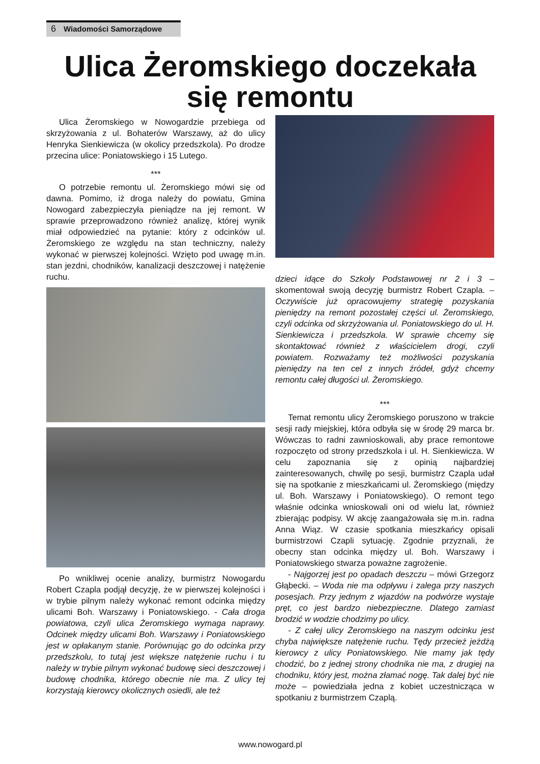6 Wiadomości Samorządowe
Ulica Żeromskiego doczekała się remontu
Ulica Żeromskiego w Nowogardzie przebiega od skrzyżowania z ul. Bohaterów Warszawy, aż do ulicy Henryka Sienkiewicza (w okolicy przedszkola). Po drodze przecina ulice: Poniatowskiego i 15 Lutego.
***
O potrzebie remontu ul. Żeromskiego mówi się od dawna. Pomimo, iż droga należy do powiatu, Gmina Nowogard zabezpieczyła pieniądze na jej remont. W sprawie przeprowadzono również analizę, której wynik miał odpowiedzieć na pytanie: który z odcinków ul. Żeromskiego ze względu na stan techniczny, należy wykonać w pierwszej kolejności. Wzięto pod uwagę m.in. stan jezdni, chodników, kanalizacji deszczowej i natężenie ruchu.
Po wnikliwej ocenie analizy, burmistrz Nowogardu Robert Czapla podjął decyzję, że w pierwszej kolejności i w trybie pilnym należy wykonać remont odcinka między ulicami Boh. Warszawy i Poniatowskiego. - Cała droga powiatowa, czyli ulica Żeromskiego wymaga naprawy. Odcinek między ulicami Boh. Warszawy i Poniatowskiego jest w opłakanym stanie. Porównując go do odcinka przy przedszkolu, to tutaj jest większe natężenie ruchu i tu należy w trybie pilnym wykonać budowę sieci deszczowej i budowę chodnika, którego obecnie nie ma. Z ulicy tej korzystają kierowcy okolicznych osiedli, ale też
dzieci idące do Szkoły Podstawowej nr 2 i 3 – skomentował swoją decyzję burmistrz Robert Czapla. – Oczywiście już opracowujemy strategię pozyskania pieniędzy na remont pozostałej części ul. Żeromskiego, czyli odcinka od skrzyżowania ul. Poniatowskiego do ul. H. Sienkiewicza i przedszkola. W sprawie chcemy się skontaktować również z właścicielem drogi, czyli powiatem. Rozważamy też możliwości pozyskania pieniędzy na ten cel z innych źródeł, gdyż chcemy remontu całej długości ul. Żeromskiego.
***
Temat remontu ulicy Żeromskiego poruszono w trakcie sesji rady miejskiej, która odbyła się w środę 29 marca br. Wówczas to radni zawnioskowali, aby prace remontowe rozpoczęto od strony przedszkola i ul. H. Sienkiewicza. W celu zapoznania się z opinią najbardziej zainteresowanych, chwilę po sesji, burmistrz Czapla udał się na spotkanie z mieszkańcami ul. Żeromskiego (między ul. Boh. Warszawy i Poniatowskiego). O remont tego właśnie odcinka wnioskowali oni od wielu lat, również zbierając podpisy. W akcję zaangażowała się m.in. radna Anna Wiąz. W czasie spotkania mieszkańcy opisali burmistrzowi Czapli sytuację. Zgodnie przyznali, że obecny stan odcinka między ul. Boh. Warszawy i Poniatowskiego stwarza poważne zagrożenie.
- Najgorzej jest po opadach deszczu – mówi Grzegorz Głąbecki. – Woda nie ma odpływu i zalega przy naszych posesjach. Przy jednym z wjazdów na podwórze wystaje pręt, co jest bardzo niebezpieczne. Dlatego zamiast brodzić w wodzie chodzimy po ulicy.
- Z całej ulicy Żeromskiego na naszym odcinku jest chyba największe natężenie ruchu. Tędy przecież jeżdżą kierowcy z ulicy Poniatowskiego. Nie mamy jak tędy chodzić, bo z jednej strony chodnika nie ma, z drugiej na chodniku, który jest, można złamać nogę. Tak dalej być nie może – powiedziała jedna z kobiet uczestnicząca w spotkaniu z burmistrzem Czaplą.
www.nowogard.pl